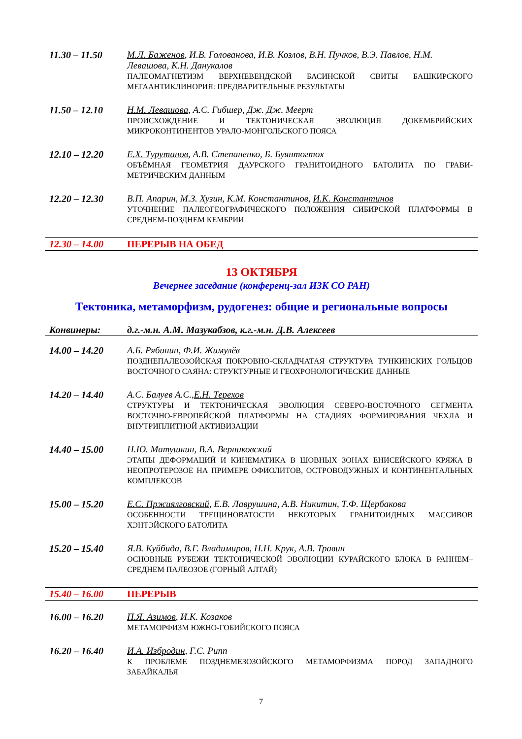11.30 – 11.50 М.Л. Баженов, И.В. Голованова, И.В. Козлов, В.Н. Пучков, В.Э. Павлов, Н.М. Левашова, К.Н. Данукалов
ПАЛЕОМАГНЕТИЗМ ВЕРХНЕВЕНДСКОЙ БАСИНСКОЙ СВИТЫ БАШКИРСКОГО МЕГААНТИКЛИНОРИЯ: ПРЕДВАРИТЕЛЬНЫЕ РЕЗУЛЬТАТЫ
11.50 – 12.10 Н.М. Левашова, А.С. Гибшер, Дж. Дж. Меерт
ПРОИСХОЖДЕНИЕ И ТЕКТОНИЧЕСКАЯ ЭВОЛЮЦИЯ ДОКЕМБРИЙСКИХ МИКРОКОНТИНЕНТОВ УРАЛО-МОНГОЛЬСКОГО ПОЯСА
12.10 – 12.20 Е.Х. Турутанов, А.В. Степаненко, Б. Буянтогтох
ОБЪЁМНАЯ ГЕОМЕТРИЯ ДАУРСКОГО ГРАНИТОИДНОГО БАТОЛИТА ПО ГРАВИ-МЕТРИЧЕСКИМ ДАННЫМ
12.20 – 12.30 В.П. Апарин, М.З. Хузин, К.М. Константинов, И.К. Константинов
УТОЧНЕНИЕ ПАЛЕОГЕОГРАФИЧЕСКОГО ПОЛОЖЕНИЯ СИБИРСКОЙ ПЛАТФОРМЫ В СРЕДНЕМ-ПОЗДНЕМ КЕМБРИИ
12.30 – 14.00 ПЕРЕРЫВ НА ОБЕД
13 ОКТЯБРЯ
Вечернее заседание (конференц-зал ИЗК СО РАН)
Тектоника, метаморфизм, рудогенез: общие и региональные вопросы
Конвинеры: д.г.-м.н. А.М. Мазукабзов, к.г.-м.н. Д.В. Алексеев
14.00 – 14.20 А.Б. Рябинин, Ф.И. Жимулёв
ПОЗДНЕПАЛЕОЗОЙСКАЯ ПОКРОВНО-СКЛАДЧАТАЯ СТРУКТУРА ТУНКИНСКИХ ГОЛЬЦОВ ВОСТОЧНОГО САЯНА: СТРУКТУРНЫЕ И ГЕОХРОНОЛОГИЧЕСКИЕ ДАННЫЕ
14.20 – 14.40 А.С. Балуев А.С.,Е.Н. Терехов
СТРУКТУРЫ И ТЕКТОНИЧЕСКАЯ ЭВОЛЮЦИЯ СЕВЕРО-ВОСТОЧНОГО СЕГМЕНТА ВОСТОЧНО-ЕВРОПЕЙСКОЙ ПЛАТФОРМЫ НА СТАДИЯХ ФОРМИРОВАНИЯ ЧЕХЛА И ВНУТРИПЛИТНОЙ АКТИВИЗАЦИИ
14.40 – 15.00 Н.Ю. Матушкин, В.А. Верниковский
ЭТАПЫ ДЕФОРМАЦИЙ И КИНЕМАТИКА В ШОВНЫХ ЗОНАХ ЕНИСЕЙСКОГО КРЯЖА В НЕОПРОТЕРОЗОЕ НА ПРИМЕРЕ ОФИОЛИТОВ, ОСТРОВОДУЖНЫХ И КОНТИНЕНТАЛЬНЫХ КОМПЛЕКСОВ
15.00 – 15.20 Е.С. Пржиялговский, Е.В. Лаврушина, А.В. Никитин, Т.Ф. Щербакова
ОСОБЕННОСТИ ТРЕЩИНОВАТОСТИ НЕКОТОРЫХ ГРАНИТОИДНЫХ МАССИВОВ ХЭНТЭЙСКОГО БАТОЛИТА
15.20 – 15.40 Я.В. Куйбида, В.Г. Владимиров, Н.Н. Крук, А.В. Травин
ОСНОВНЫЕ РУБЕЖИ ТЕКТОНИЧЕСКОЙ ЭВОЛЮЦИИ КУРАЙСКОГО БЛОКА В РАННЕМ–СРЕДНЕМ ПАЛЕОЗОЕ (ГОРНЫЙ АЛТАЙ)
15.40 – 16.00 ПЕРЕРЫВ
16.00 – 16.20 П.Я. Азимов, И.К. Козаков
МЕТАМОРФИЗМ ЮЖНО-ГОБИЙСКОГО ПОЯСА
16.20 – 16.40 И.А. Избродин, Г.С. Рипп
К ПРОБЛЕМЕ ПОЗДНЕМЕЗОЗОЙСКОГО МЕТАМОРФИЗМА ПОРОД ЗАПАДНОГО ЗАБАЙКАЛЬЯ
7